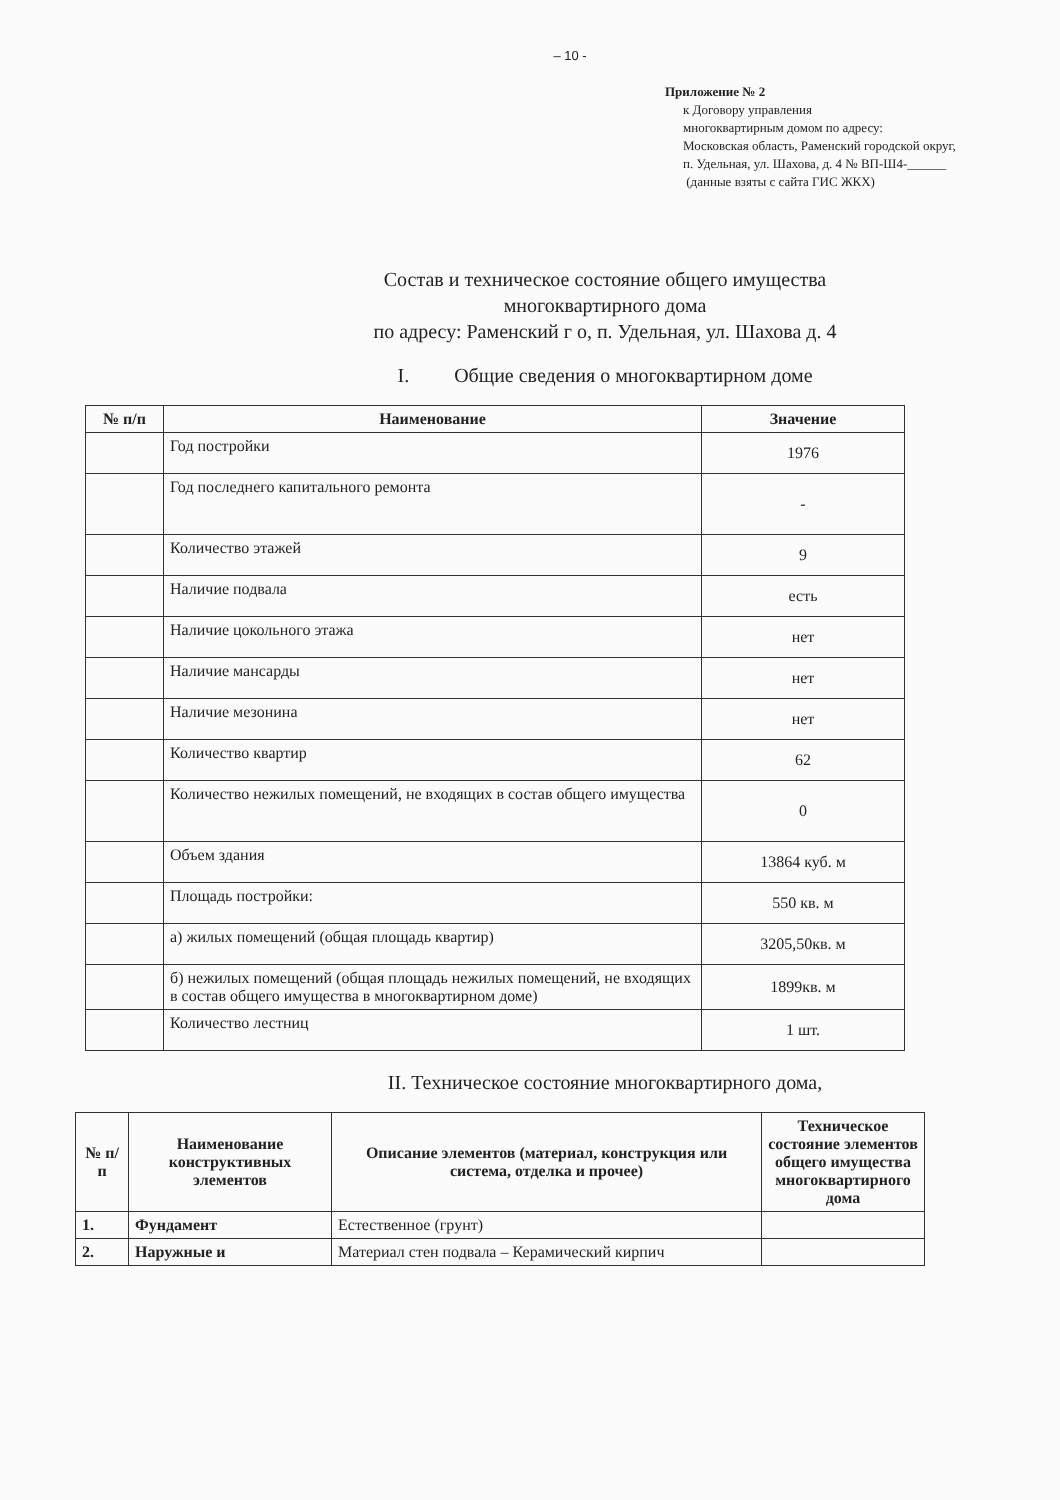– 10 -
Приложение № 2
к Договору управления
многоквартирным домом по адресу:
Московская область, Раменский городской округ,
п. Удельная, ул. Шахова, д. 4 № ВП-Ш4-______
(данные взяты с сайта ГИС ЖКХ)
Состав и техническое состояние общего имущества
многоквартирного дома
по адресу: Раменский г о, п. Удельная, ул. Шахова д. 4
I. Общие сведения о многоквартирном доме
| № п/п | Наименование | Значение |
| --- | --- | --- |
| | Год постройки | 1976 |
| | Год последнего капитального ремонта | - |
| | Количество этажей | 9 |
| | Наличие подвала | есть |
| | Наличие цокольного этажа | нет |
| | Наличие мансарды | нет |
| | Наличие мезонина | нет |
| | Количество квартир | 62 |
| | Количество нежилых помещений, не входящих в состав общего имущества | 0 |
| | Объем здания | 13864 куб. м |
| | Площадь постройки: | 550 кв. м |
| | а) жилых помещений (общая площадь квартир) | 3205,50кв. м |
| | б) нежилых помещений (общая площадь нежилых помещений, не входящих в состав общего имущества в многоквартирном доме) | 1899кв. м |
| | Количество лестниц | 1 шт. |
II. Техническое состояние многоквартирного дома,
| № п/п | Наименование конструктивных элементов | Описание элементов (материал, конструкция или система, отделка и прочее) | Техническое состояние элементов общего имущества многоквартирного дома |
| --- | --- | --- | --- |
| 1. | Фундамент | Естественное (грунт) | |
| 2. | Наружные и | Материал стен подвала – Керамический кирпич | |